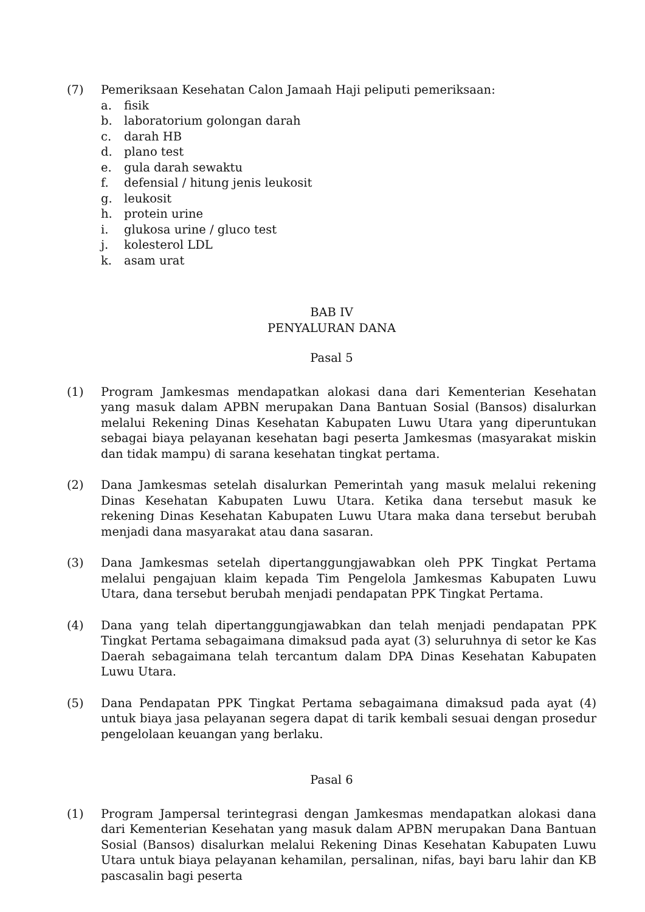(7) Pemeriksaan Kesehatan Calon Jamaah Haji peliputi pemeriksaan:
a. fisik
b. laboratorium golongan darah
c. darah HB
d. plano test
e. gula darah sewaktu
f. defensial / hitung jenis leukosit
g. leukosit
h. protein urine
i. glukosa urine / gluco test
j. kolesterol LDL
k. asam urat
BAB IV
PENYALURAN DANA
Pasal 5
(1) Program Jamkesmas mendapatkan alokasi dana dari Kementerian Kesehatan yang masuk dalam APBN merupakan Dana Bantuan Sosial (Bansos) disalurkan melalui Rekening Dinas Kesehatan Kabupaten Luwu Utara yang diperuntukan sebagai biaya pelayanan kesehatan bagi peserta Jamkesmas (masyarakat miskin dan tidak mampu) di sarana kesehatan tingkat pertama.
(2) Dana Jamkesmas setelah disalurkan Pemerintah yang masuk melalui rekening Dinas Kesehatan Kabupaten Luwu Utara. Ketika dana tersebut masuk ke rekening Dinas Kesehatan Kabupaten Luwu Utara maka dana tersebut berubah menjadi dana masyarakat atau dana sasaran.
(3) Dana Jamkesmas setelah dipertanggungjawabkan oleh PPK Tingkat Pertama melalui pengajuan klaim kepada Tim Pengelola Jamkesmas Kabupaten Luwu Utara, dana tersebut berubah menjadi pendapatan PPK Tingkat Pertama.
(4) Dana yang telah dipertanggungjawabkan dan telah menjadi pendapatan PPK Tingkat Pertama sebagaimana dimaksud pada ayat (3) seluruhnya di setor ke Kas Daerah sebagaimana telah tercantum dalam DPA Dinas Kesehatan Kabupaten Luwu Utara.
(5) Dana Pendapatan PPK Tingkat Pertama sebagaimana dimaksud pada ayat (4) untuk biaya jasa pelayanan segera dapat di tarik kembali sesuai dengan prosedur pengelolaan keuangan yang berlaku.
Pasal 6
(1) Program Jampersal terintegrasi dengan Jamkesmas mendapatkan alokasi dana dari Kementerian Kesehatan yang masuk dalam APBN merupakan Dana Bantuan Sosial (Bansos) disalurkan melalui Rekening Dinas Kesehatan Kabupaten Luwu Utara untuk biaya pelayanan kehamilan, persalinan, nifas, bayi baru lahir dan KB pascasalin bagi peserta